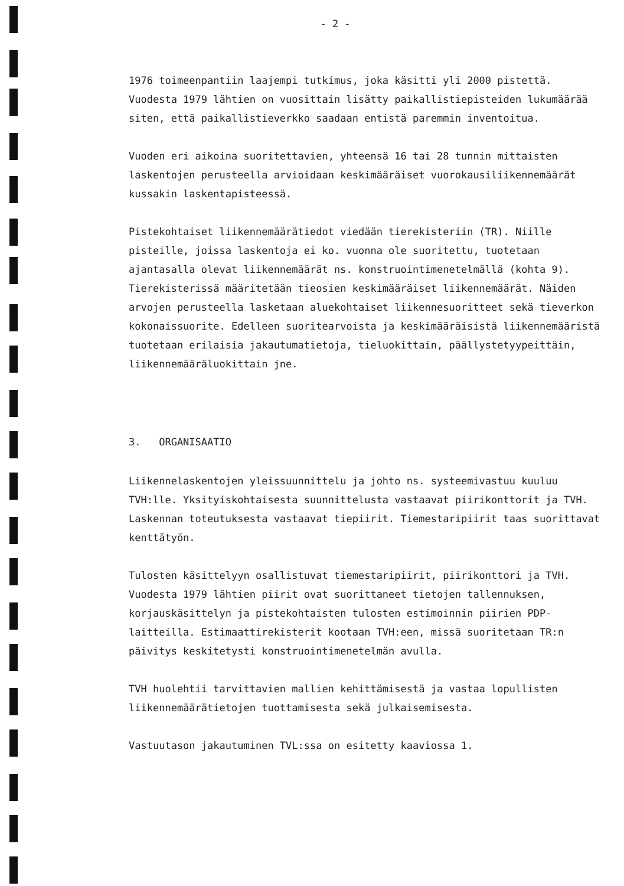- 2 -
1976 toimeenpantiin laajempi tutkimus, joka käsitti yli 2000 pistettä. Vuodesta 1979 lähtien on vuosittain lisätty paikallistiepisteiden lukumäärää siten, että paikallistieverkko saadaan entistä paremmin inventoitua.
Vuoden eri aikoina suoritettavien, yhteensä 16 tai 28 tunnin mittaisten laskentojen perusteella arvioidaan keskimääräiset vuorokausiliikennemäärät kussakin laskentapisteessä.
Pistekohtaiset liikennemäärätiedot viedään tierekisteriin (TR). Niille pisteille, joissa laskentoja ei ko. vuonna ole suoritettu, tuotetaan ajantasalla olevat liikennemäärät ns. konstruointimenetelmällä (kohta 9). Tierekisterissä määritetään tieosien keskimääräiset liikennemäärät. Näiden arvojen perusteella lasketaan aluekohtaiset liikennesuoritteet sekä tieverkon kokonaissuorite. Edelleen suoritearvoista ja keskimääräisistä liikennemääristä tuotetaan erilaisia jakautumatietoja, tieluokittain, päällystetyypeittäin, liikennemääräluokittain jne.
3. ORGANISAATIO
Liikennelaskentojen yleissuunnittelu ja johto ns. systeemivastuu kuuluu TVH:lle. Yksityiskohtaisesta suunnittelusta vastaavat piirikonttorit ja TVH. Laskennan toteutuksesta vastaavat tiepiirit. Tiemestaripiirit taas suorittavat kenttätyön.
Tulosten käsittelyyn osallistuvat tiemestaripiirit, piirikonttori ja TVH. Vuodesta 1979 lähtien piirit ovat suorittaneet tietojen tallennuksen, korjauskäsittelyn ja pistekohtaisten tulosten estimoinnin piirien PDP-laitteilla. Estimaattirekisterit kootaan TVH:een, missä suoritetaan TR:n päivitys keskitetysti konstruointimenetelmän avulla.
TVH huolehtii tarvittavien mallien kehittämisestä ja vastaa lopullisten liikennemäärätietojen tuottamisesta sekä julkaisemisesta.
Vastuutason jakautuminen TVL:ssa on esitetty kaaviossa 1.